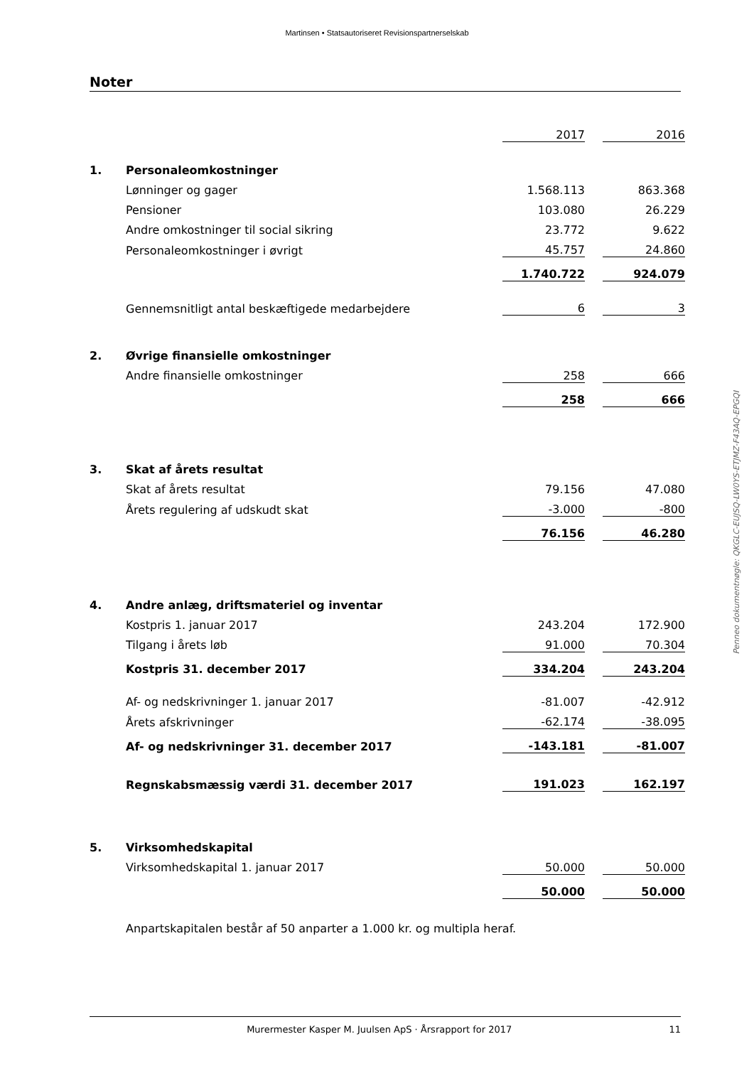Martinsen • Statsautoriseret Revisionspartnerselskab
Noter
| | | 2017 | | 2016 |
| 1. | Personaleomkostninger | | | |
| | Lønninger og gager | 1.568.113 | | 863.368 |
| | Pensioner | 103.080 | | 26.229 |
| | Andre omkostninger til social sikring | 23.772 | | 9.622 |
| | Personaleomkostninger i øvrigt | 45.757 | | 24.860 |
| | | 1.740.722 | | 924.079 |
| | Gennemsnitligt antal beskæftigede medarbejdere | 6 | | 3 |
| 2. | Øvrige finansielle omkostninger | | | |
| | Andre finansielle omkostninger | 258 | | 666 |
| | | 258 | | 666 |
| 3. | Skat af årets resultat | | | |
| | Skat af årets resultat | 79.156 | | 47.080 |
| | Årets regulering af udskudt skat | -3.000 | | -800 |
| | | 76.156 | | 46.280 |
| 4. | Andre anlæg, driftsmateriel og inventar | | | |
| | Kostpris 1. januar 2017 | 243.204 | | 172.900 |
| | Tilgang i årets løb | 91.000 | | 70.304 |
| | Kostpris 31. december 2017 | 334.204 | | 243.204 |
| | Af- og nedskrivninger 1. januar 2017 | -81.007 | | -42.912 |
| | Årets afskrivninger | -62.174 | | -38.095 |
| | Af- og nedskrivninger 31. december 2017 | -143.181 | | -81.007 |
| | Regnskabsmæssig værdi 31. december 2017 | 191.023 | | 162.197 |
| 5. | Virksomhedskapital | | | |
| | Virksomhedskapital 1. januar 2017 | 50.000 | | 50.000 |
| | | 50.000 | | 50.000 |
| | Anpartskapitalen består af 50 anparter a 1.000 kr. og multipla heraf. | | | |
Penneo dokumentnøgle: QKGLC-EUJSQ-LW0YS-ETJMZ-F43AQ-EPGQI
Murermester Kasper M. Juulsen ApS · Årsrapport for 2017 11